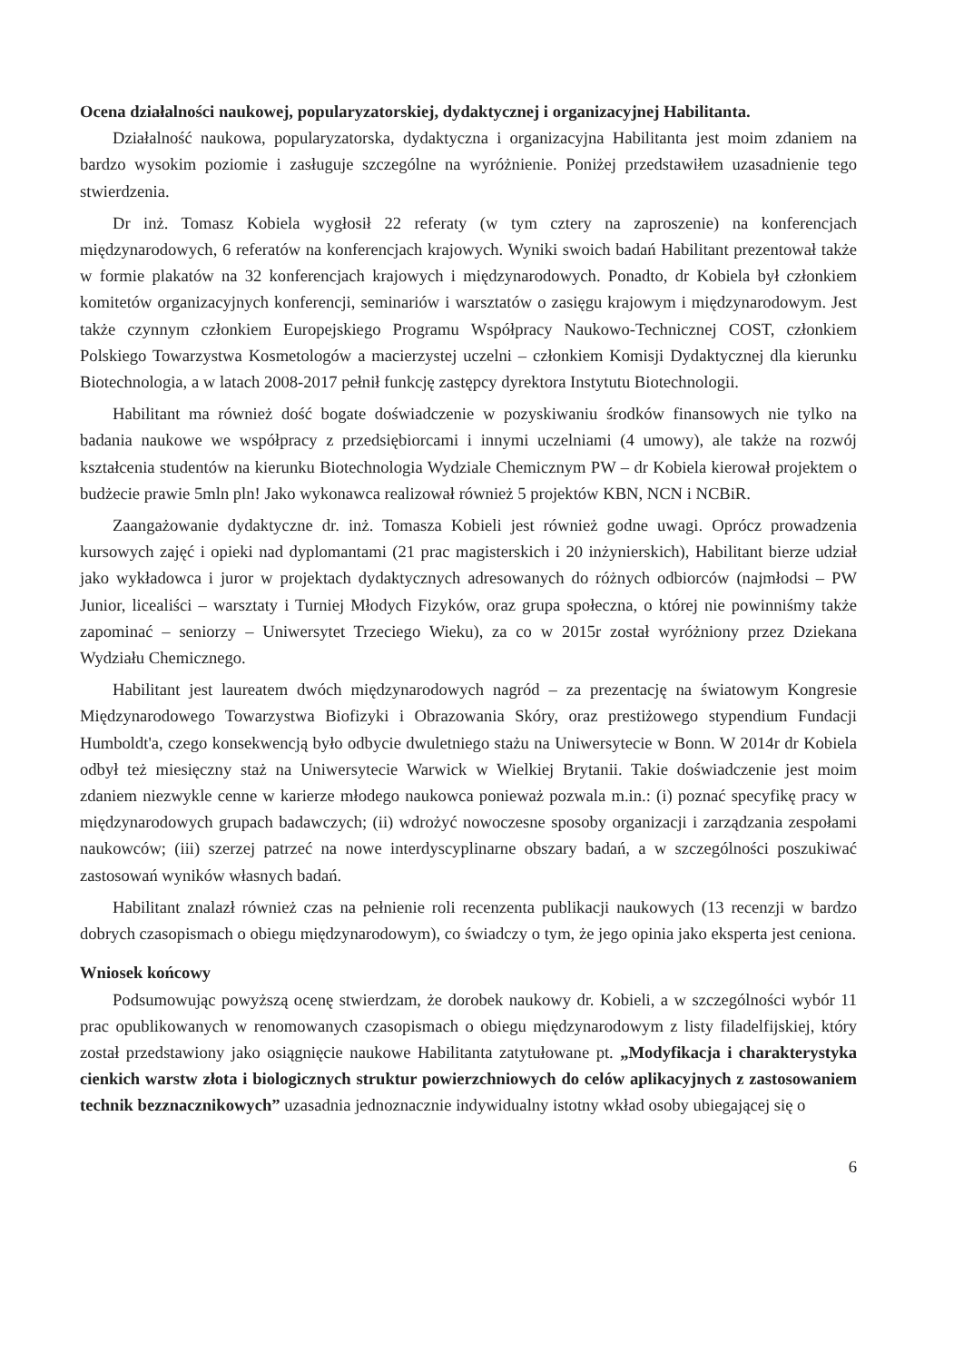Ocena działalności naukowej, popularyzatorskiej, dydaktycznej i organizacyjnej Habilitanta.
Działalność naukowa, popularyzatorska, dydaktyczna i organizacyjna Habilitanta jest moim zdaniem na bardzo wysokim poziomie i zasługuje szczególne na wyróżnienie. Poniżej przedstawiłem uzasadnienie tego stwierdzenia.
Dr inż. Tomasz Kobiela wygłosił 22 referaty (w tym cztery na zaproszenie) na konferencjach międzynarodowych, 6 referatów na konferencjach krajowych. Wyniki swoich badań Habilitant prezentował także w formie plakatów na 32 konferencjach krajowych i międzynarodowych. Ponadto, dr Kobiela był członkiem komitetów organizacyjnych konferencji, seminariów i warsztatów o zasięgu krajowym i międzynarodowym. Jest także czynnym członkiem Europejskiego Programu Współpracy Naukowo-Technicznej COST, członkiem Polskiego Towarzystwa Kosmetologów a macierzystej uczelni – członkiem Komisji Dydaktycznej dla kierunku Biotechnologia, a w latach 2008-2017 pełnił funkcję zastępcy dyrektora Instytutu Biotechnologii.
Habilitant ma również dość bogate doświadczenie w pozyskiwaniu środków finansowych nie tylko na badania naukowe we współpracy z przedsiębiorcami i innymi uczelniami (4 umowy), ale także na rozwój kształcenia studentów na kierunku Biotechnologia Wydziale Chemicznym PW – dr Kobiela kierował projektem o budżecie prawie 5mln pln! Jako wykonawca realizował również 5 projektów KBN, NCN i NCBiR.
Zaangażowanie dydaktyczne dr. inż. Tomasza Kobieli jest również godne uwagi. Oprócz prowadzenia kursowych zajęć i opieki nad dyplomantami (21 prac magisterskich i 20 inżynierskich), Habilitant bierze udział jako wykładowca i juror w projektach dydaktycznych adresowanych do różnych odbiorców (najmłodsi – PW Junior, licealiści – warsztaty i Turniej Młodych Fizyków, oraz grupa społeczna, o której nie powinniśmy także zapominać – seniorzy – Uniwersytet Trzeciego Wieku), za co w 2015r został wyróżniony przez Dziekana Wydziału Chemicznego.
Habilitant jest laureatem dwóch międzynarodowych nagród – za prezentację na światowym Kongresie Międzynarodowego Towarzystwa Biofizyki i Obrazowania Skóry, oraz prestiżowego stypendium Fundacji Humboldt'a, czego konsekwencją było odbycie dwuletniego stażu na Uniwersytecie w Bonn. W 2014r dr Kobiela odbył też miesięczny staż na Uniwersytecie Warwick w Wielkiej Brytanii. Takie doświadczenie jest moim zdaniem niezwykle cenne w karierze młodego naukowca ponieważ pozwala m.in.: (i) poznać specyfikę pracy w międzynarodowych grupach badawczych; (ii) wdrożyć nowoczesne sposoby organizacji i zarządzania zespołami naukowców; (iii) szerzej patrzeć na nowe interdyscyplinarne obszary badań, a w szczególności poszukiwać zastosowań wyników własnych badań.
Habilitant znalazł również czas na pełnienie roli recenzenta publikacji naukowych (13 recenzji w bardzo dobrych czasopismach o obiegu międzynarodowym), co świadczy o tym, że jego opinia jako eksperta jest ceniona.
Wniosek końcowy
Podsumowując powyższą ocenę stwierdzam, że dorobek naukowy dr. Kobieli, a w szczególności wybór 11 prac opublikowanych w renomowanych czasopismach o obiegu międzynarodowym z listy filadelfijskiej, który został przedstawiony jako osiągnięcie naukowe Habilitanta zatytułowane pt. „Modyfikacja i charakterystyka cienkich warstw złota i biologicznych struktur powierzchniowych do celów aplikacyjnych z zastosowaniem technik bezznacznikowych” uzasadnia jednoznacznie indywidualny istotny wkład osoby ubiegającej się o
6